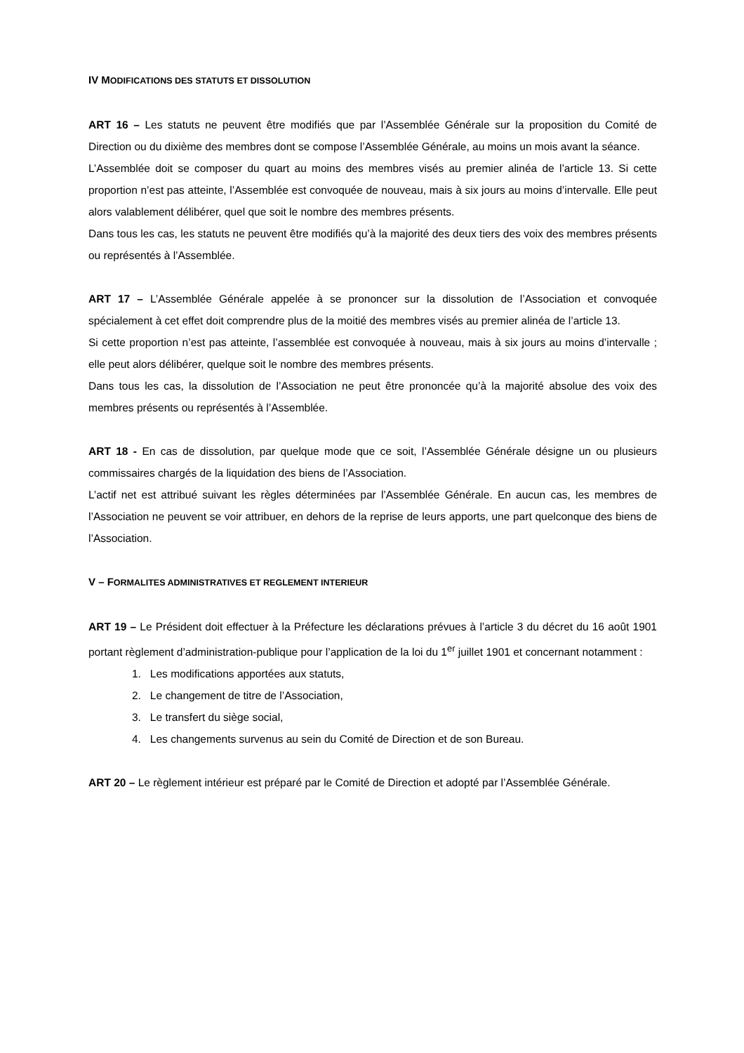IV MODIFICATIONS DES STATUTS ET DISSOLUTION
ART 16 – Les statuts ne peuvent être modifiés que par l’Assemblée Générale sur la proposition du Comité de Direction ou du dixième des membres dont se compose l’Assemblée Générale, au moins un mois avant la séance.
L’Assemblée doit se composer du quart au moins des membres visés au premier alinéa de l’article 13. Si cette proportion n’est pas atteinte, l’Assemblée est convoquée de nouveau, mais à six jours au moins d’intervalle. Elle peut alors valablement délibérer, quel que soit le nombre des membres présents.
Dans tous les cas, les statuts ne peuvent être modifiés qu’à la majorité des deux tiers des voix des membres présents ou représentés à l’Assemblée.
ART 17 – L’Assemblée Générale appelée à se prononcer sur la dissolution de l’Association et convoquée spécialement à cet effet doit comprendre plus de la moitié des membres visés au premier alinéa de l’article 13.
Si cette proportion n’est pas atteinte, l’assemblée est convoquée à nouveau, mais à six jours au moins d’intervalle ; elle peut alors délibérer, quelque soit le nombre des membres présents.
Dans tous les cas, la dissolution de l’Association ne peut être prononcée qu’à la majorité absolue des voix des membres présents ou représentés à l’Assemblée.
ART 18 - En cas de dissolution, par quelque mode que ce soit, l’Assemblée Générale désigne un ou plusieurs commissaires chargés de la liquidation des biens de l’Association.
L’actif net est attribué suivant les règles déterminées par l’Assemblée Générale. En aucun cas, les membres de l’Association ne peuvent se voir attribuer, en dehors de la reprise de leurs apports, une part quelconque des biens de l’Association.
V – FORMALITES ADMINISTRATIVES ET REGLEMENT INTERIEUR
ART 19 – Le Président doit effectuer à la Préfecture les déclarations prévues à l’article 3 du décret du 16 août 1901 portant règlement d’administration-publique pour l’application de la loi du 1<sup>er</sup> juillet 1901 et concernant notamment :
1. Les modifications apportées aux statuts,
2. Le changement de titre de l’Association,
3. Le transfert du siège social,
4. Les changements survenus au sein du Comité de Direction et de son Bureau.
ART 20 – Le règlement intérieur est préparé par le Comité de Direction et adopté par l’Assemblée Générale.